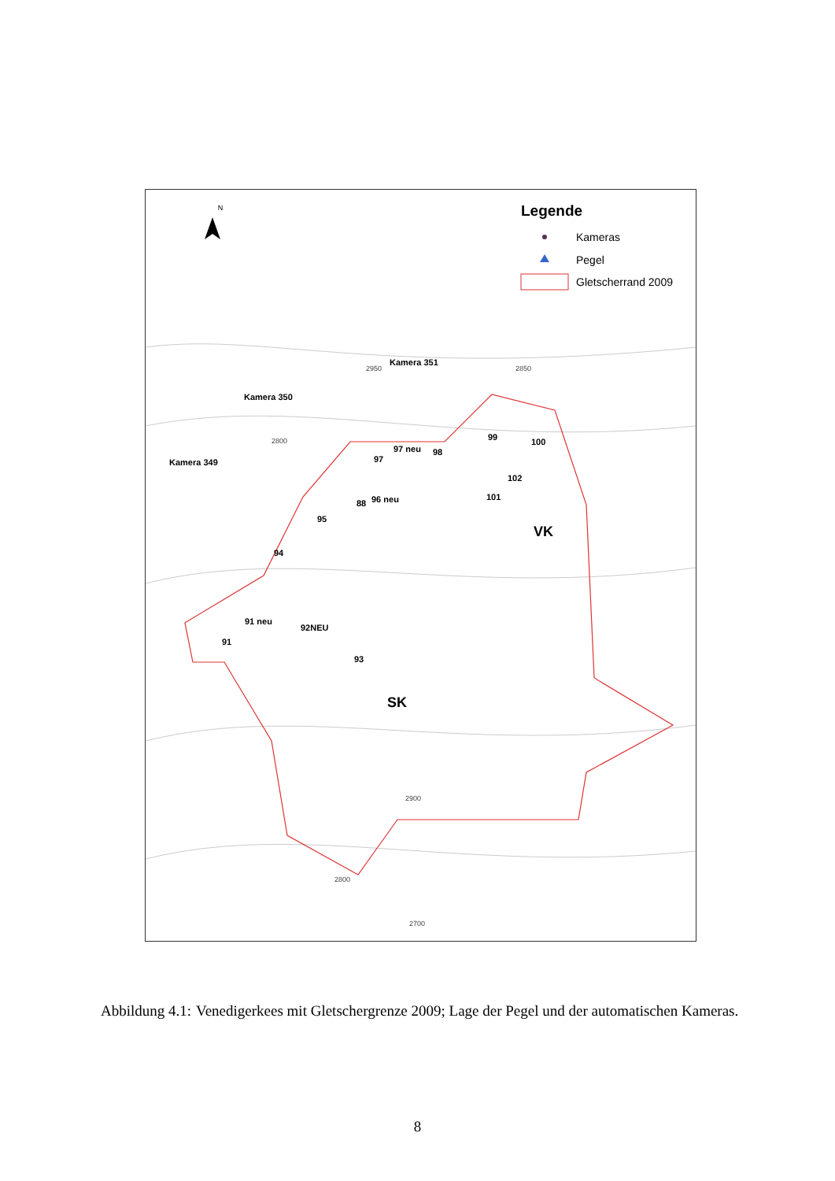N
Legende
Kameras
Pegel
Gletscherrand 2009
Kamera 351
Kamera 350
Kamera 349
99
100
97 neu
98
97
102
101
88
96 neu
95
94
91 neu
92NEU
91
93
VK
SK
2800
2950
2850
2900
2800
2700
Abbildung 4.1: Venedigerkees mit Gletschergrenze 2009; Lage der Pegel und der automatischen Kameras.
8